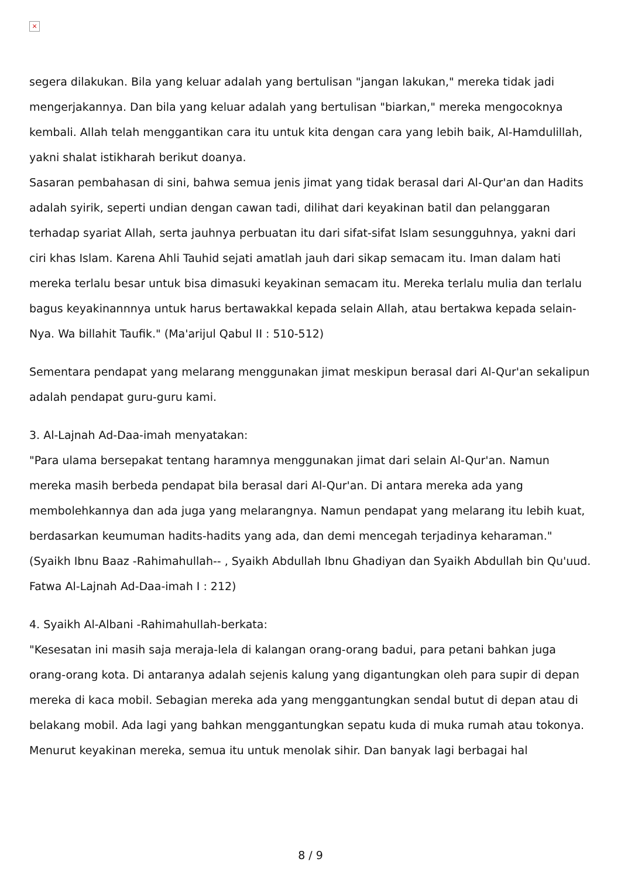×
segera dilakukan. Bila yang keluar adalah yang bertulisan "jangan lakukan," mereka tidak jadi mengerjakannya. Dan bila yang keluar adalah yang bertulisan "biarkan," mereka mengocoknya kembali. Allah telah menggantikan cara itu untuk kita dengan cara yang lebih baik, Al-Hamdulillah, yakni shalat istikharah berikut doanya.
Sasaran pembahasan di sini, bahwa semua jenis jimat yang tidak berasal dari Al-Qur'an dan Hadits adalah syirik, seperti undian dengan cawan tadi, dilihat dari keyakinan batil dan pelanggaran terhadap syariat Allah, serta jauhnya perbuatan itu dari sifat-sifat Islam sesungguhnya, yakni dari ciri khas Islam. Karena Ahli Tauhid sejati amatlah jauh dari sikap semacam itu. Iman dalam hati mereka terlalu besar untuk bisa dimasuki keyakinan semacam itu. Mereka terlalu mulia dan terlalu bagus keyakinannnya untuk harus bertawakkal kepada selain Allah, atau bertakwa kepada selain-Nya. Wa billahit Taufik." (Ma'arijul Qabul II : 510-512)
Sementara pendapat yang melarang menggunakan jimat meskipun berasal dari Al-Qur'an sekalipun adalah pendapat guru-guru kami.
3. Al-Lajnah Ad-Daa-imah menyatakan:
"Para ulama bersepakat tentang haramnya menggunakan jimat dari selain Al-Qur'an. Namun mereka masih berbeda pendapat bila berasal dari Al-Qur'an. Di antara mereka ada yang membolehkannya dan ada juga yang melarangnya. Namun pendapat yang melarang itu lebih kuat, berdasarkan keumuman hadits-hadits yang ada, dan demi mencegah terjadinya keharaman."
(Syaikh Ibnu Baaz -Rahimahullah-- , Syaikh Abdullah Ibnu Ghadiyan dan Syaikh Abdullah bin Qu'uud. Fatwa Al-Lajnah Ad-Daa-imah I : 212)
4. Syaikh Al-Albani -Rahimahullah-berkata:
"Kesesatan ini masih saja meraja-lela di kalangan orang-orang badui, para petani bahkan juga orang-orang kota. Di antaranya adalah sejenis kalung yang digantungkan oleh para supir di depan mereka di kaca mobil. Sebagian mereka ada yang menggantungkan sendal butut di depan atau di belakang mobil. Ada lagi yang bahkan menggantungkan sepatu kuda di muka rumah atau tokonya. Menurut keyakinan mereka, semua itu untuk menolak sihir. Dan banyak lagi berbagai hal
8 / 9